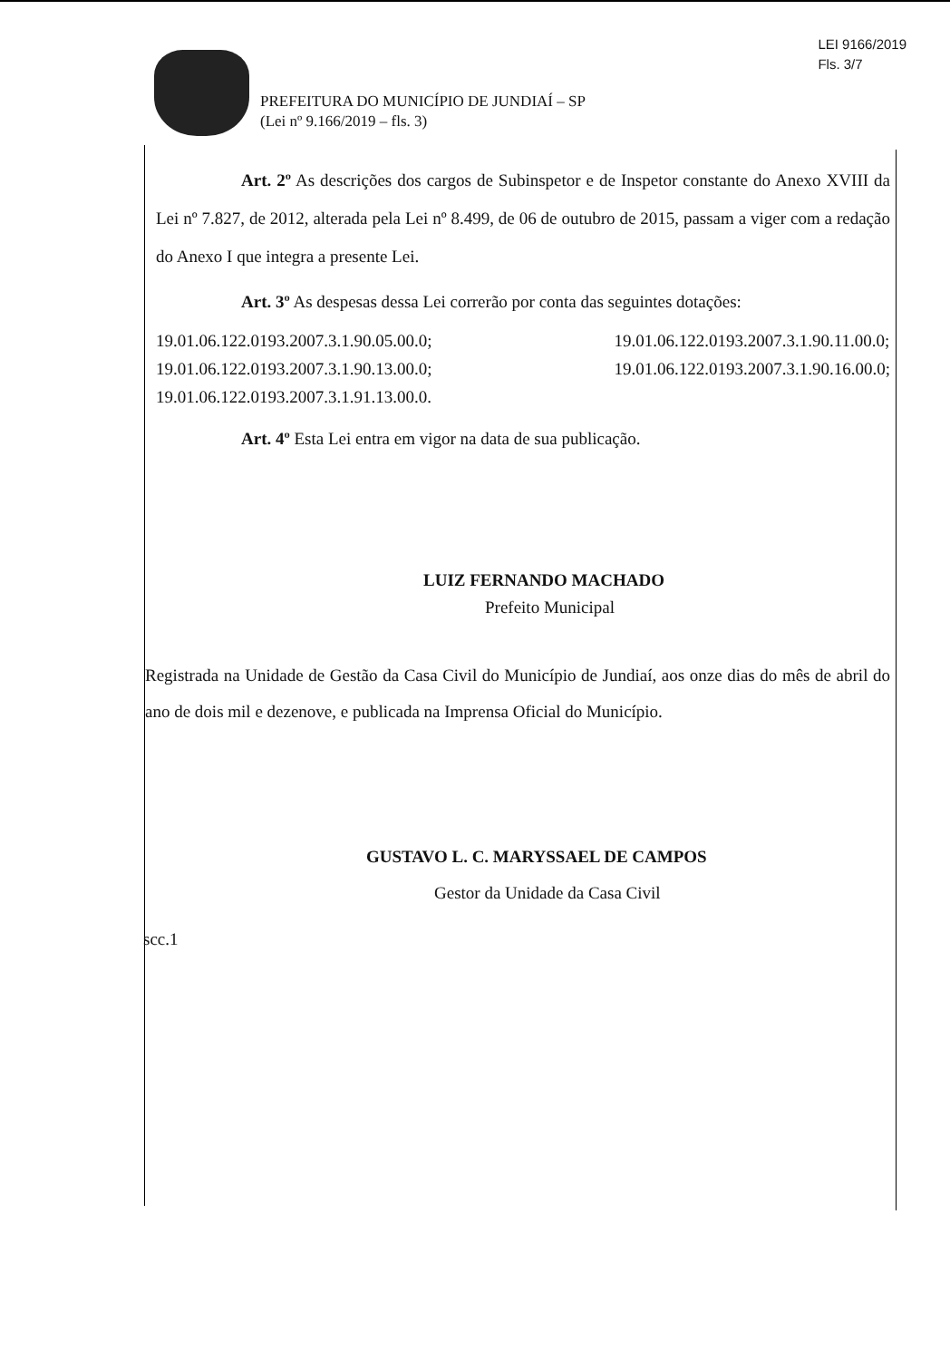LEI 9166/2019
Fls. 3/7
PREFEITURA DO MUNICÍPIO DE JUNDIAÍ – SP
(Lei nº 9.166/2019 – fls. 3)
Art. 2º As descrições dos cargos de Subinspetor e de Inspetor constante do Anexo XVIII da Lei nº 7.827, de 2012, alterada pela Lei nº 8.499, de 06 de outubro de 2015, passam a viger com a redação do Anexo I que integra a presente Lei.
Art. 3º As despesas dessa Lei correrão por conta das seguintes dotações:
19.01.06.122.0193.2007.3.1.90.05.00.0;
19.01.06.122.0193.2007.3.1.90.13.00.0;
19.01.06.122.0193.2007.3.1.91.13.00.0.
19.01.06.122.0193.2007.3.1.90.11.00.0;
19.01.06.122.0193.2007.3.1.90.16.00.0;
Art. 4º Esta Lei entra em vigor na data de sua publicação.
LUIZ FERNANDO MACHADO
Prefeito Municipal
Registrada na Unidade de Gestão da Casa Civil do Município de Jundiaí, aos onze dias do mês de abril do ano de dois mil e dezenove, e publicada na Imprensa Oficial do Município.
GUSTAVO L. C. MARYSSAEL DE CAMPOS
Gestor da Unidade da Casa Civil
scc.1